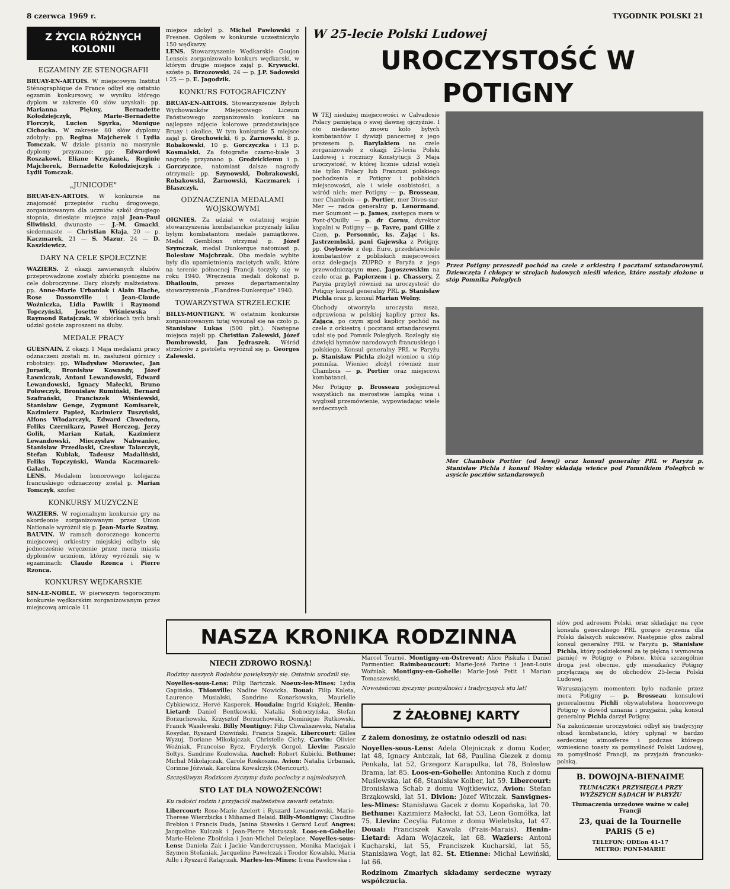8 czerwca 1969 r. TYGODNIK POLSKI 21
Z ŻYCIA RÓŻNYCH KOLONII
EGZAMINY ZE STENOGRAFII
BRUAY-EN-ARTOIS. W miejscowym Institut Sténographique de France odbył się ostatnio egzamin konkursowy, w wyniku którego dyplom w zakresie 60 słów uzyskali: pp. Marianna Piękny, Bernadette Kołodziejczyk, Marie-Bernadette Florczyk, Lucien Spyrka, Monique Cichocka. W zakresie 80 słów dyplomy zdobyły: pp. Regina Majcherek i Lydia Tomczak. W dziale pisania na maszynie dyplomy przyznano: pp: Edwardowi Roszakowi, Eliane Krzyżanek, Reginie Majcherek, Bernadette Kołodziejczyk i Lydii Tomczak.
„JUNICODE"
BRUAY-EN-ARTOIS. W konkursie na znajomość przepisów ruchu drogowego, zorganizowanym dla uczniów szkół drugiego stopnia, dziesiąte miejsce zajął Jean-Paul Śliwiński, dwunaste — J.-M. Gmacki, siedemnaste — Christian Kłaja, 20 — p. Kaczmarek, 21 — S. Mazur, 24 — D. Kaszkiewicz.
DARY NA CELE SPOŁECZNE
WAZIERS. Z okazji zawieranych ślubów przeprowadzone zostały zbiórki pieniężne na cele dobroczynne. Dary złożyły małżeństwa: pp. Anne-Marie Urbaniak i Alain Hache, Rose Dassonville i Jean-Claude Woźniczka, Lidia Pawlik i Raymond Topczyński, Josette Wiśniewska i Raymond Ratajczak. W zbiórkach tych brali udział goście zaproszeni na śluby.
MEDALE PRACY
GUESNAIN. Z okazji 1 Maja medalami pracy odznaczeni zostali m. in. zasłużeni górnicy i robotnicy: pp. Władysław Morawiec, Jan Jurasik, Bronisław Kowandy, Józef Ławniczak, Antoni Lewandowski, Edward Lewandowski, Ignacy Małecki, Bruno Połowczyk, Bronisław Rumiński, Bernard Szafrański, Franciszek Wiśniewski, Stanisław Genge, Zygmunt Komisarek, Kazimierz Papież, Kazimierz Tuszyński, Alfons Włodarczyk, Edward Chwedura, Feliks Czernikarz, Paweł Herczeg, Jerzy Golik, Marian Kutak, Kazimierz Lewandowski, Mieczysław Nabwaniec, Stanisław Przedlaski, Czesław Talarczyk, Stefan Kubiak, Tadeusz Madaliński, Feliks Topczyński, Wanda Kaczmarek-Galach.
LENS. Medalem honorowego kolejarza francuskiego odznaczony został p. Marian Tomczyk, szofer.
KONKURSY MUZYCZNE
WAZIERS. W regionalnym konkursie gry na akordeonie zorganizowanym przez Union Nationale wyróżnił się p. Jean-Marie Szatny.
BAUVIN. W ramach dorocznego koncertu miejscowej orkiestry miejskiej odbyło się jednocześnie wręczenie przez mera miasta dyplomów uczniom, którzy wyróżnili się w egzaminach: Claude Rzonca i Pierre Rzonca.
KONKURSY WĘDKARSKIE
SIN-LE-NOBLE. W pierwszym tegorocznym konkursie wędkarskim zorganizowanym przez miejscową amicale 11
miejsce zdobył p. Michel Pawłowski z Fresnes. Ogółem w konkursie uczestniczyło 150 wędkarzy.
LENS. Stowarzyszenie Wędkarskie Goujon Lensois zorganizowało konkurs wędkarski, w którym drugie miejsce zajął p. Krywucki, szóste p. Brzozowski, 24 — p. J.P. Sadowski i 25 — p. E. Jagodzik.
KONKURS FOTOGRAFICZNY
BRUAY-EN-ARTOIS. Stowarzyszenie Byłych Wychowanków Miejscowego Liceum Państwowego zorganizowało konkurs na najlepsze zdjęcie kolorowe przedstawiające Bruay i okolice. W tym konkursie 5 miejsce zajął p. Grochowicki, 6 p. Żarnowski, 8 p. Robakowski, 10 p. Gorczyczka i 13 p. Kosmalski. Za fotografie czarno-białe 3 nagrodę przyznano p. Grodzickiemu i p. Gorczyczce, natomiast dalsze nagrody otrzymali: pp. Szynowski, Dobrakowski, Robakowski, Żarnowski, Kaczmarek i Błaszczyk.
ODZNACZENIA MEDALAMI WOJSKOWYMI
OIGNIES. Za udział w ostatniej wojnie stowarzyszenia kombatanckie przyznały kilku byłym kombatantom medale pamiątkowe. Medal Gembloux otrzymał p. Józef Szymczak, medal Dunkerque natomiast p. Bolesław Majchrzak. Oba medale wybite były dla upamiętnienia zaciętych walk, które na terenie północnej Francji toczyły się w roku 1940. Wręczenia medali dokonał p. Dhailouin, prezes departamentalny stowarzyszenia „Flandres-Dunkerque" 1940.
TOWARZYSTWA STRZELECKIE
BILLY-MONTIGNY. W ostatnim konkursie zorganizowanym tutaj wysunął się na czoło p. Stanisław Lukas (500 pkt.). Następne miejsca zajęli pp. Christian Zalewski, Józef Dombrowski, Jan Jędraszek. Wśród strzelców z pistoletu wyróżnił się p. Georges Zalewski.
W 25-lecie Polski Ludowej
UROCZYSTOŚĆ W POTIGNY
W TEJ niedużej miejscowości w Calvadosie Polacy pamiętają o swej dawnej ojczyźnie. I oto niedawno znowu koło byłych kombatantów I dywizji pancernej z jego prezesem p. Barylakiem na czele zorganizowało z okazji 25-lecia Polski Ludowej i rocznicy Konstytucji 3 Maja uroczystość, w której licznie udział wzięli nie tylko Polacy lub Francuzi polskiego pochodzenia z Potigny i pobliskich miejscowości, ale i wiele osobistości, a wśród nich: mer Potigny — p. Brosseau, mer Chambois — p. Portier, mer Dives-sur-Mer — radca generalny p. Lenormand, mer Soumont — p. James, zastępca mera w Pont-d'Ouilly — p. dr Cornu, dyrektor kopalni w Potigny — p. Favre, pani Gille z Caen, p. Personnic, ks. Zając i ks. Jastrzembski, pani Gajewska z Potigny, pp. Osybowie z dep. Eure, przedstawiciele kombatantów z pobliskich miejscowości oraz delegacja ZUPRO z Paryża z jego przewodniczącym mec. Jagoszewskim na czele oraz p. Papierzem i p. Chassery. Z Paryża przybył również na uroczystość do Potigny konsul generalny PRL p. Stanisław Pichla oraz p. konsul Marian Wolny.
Obchody otworzyła uroczysta msza, odprawiona w polskiej kaplicy przez ks. Zająca, po czym spod kaplicy pochód na czele z orkiestrą i pocztami sztandarowymi udał się pod Pomnik Poległych. Rozległy się dźwięki hymnów narodowych francuskiego i polskiego. Konsul generalny PRL w Paryżu p. Stanisław Pichla złożył wieniec u stóp pomnika. Wieniec złożył również mer Chambois — p. Portier oraz miejscowi kombatanci.
Mer Potigny p. Brosseau podejmował wszystkich na merostwie lampką wina i wygłosił przemówienie, wypowiadając wiele serdecznych
Przez Potigny przeszedł pochód na czele z orkiestrą i pocztami sztandarowymi. Dziewczęta i chłopcy w strojach ludowych nieśli wieńce, które zostały złożone u stóp Pomnika Poległych
Mer Chambois Portier (od lewej) oraz konsul generalny PRL w Paryżu p. Stanisław Pichla i konsul Wolny składają wieńce pod Pomnikiem Poległych w asyście pocztów sztandarowych
NASZA KRONIKA RODZINNA
NIECH ZDROWO ROSNĄ!
Rodziny naszych Rodaków powiększyły się. Ostatnio urodzili się:
Noyelles-sous-Lens: Filip Bartczak. Noeux-les-Mines: Lydia Gapińska. Thionville: Nadine Nowicka. Douai: Filip Kaleta, Laurence Musialski, Sandrine Konarkowska, Maurielle Cybkiewicz, Hervé Kasperek. Houdain: Ingrid Książek. Henin-Lietard: Daniel Bentkowski, Natalia Soboczyńska, Stefan Borzuchowski, Krzysztof Borzuchowski, Dominique Rutkowski, Franck Wasilewski. Billy Montigny: Filip Chwaliszewski, Natalia Kosydar, Ryszard Dziwiński, Francis Szajek. Libercourt: Gilles Wyzuj, Doriane Mikołajczak, Christelle Cichy. Carvin: Olivier Woźniak, Francoise Bycz, Fryderyk Gorgol. Lievin: Pascale Sołtys, Sandrine Kozłowska. Auchel: Robert Kubicki. Bethune: Michał Mikołajczak, Carole Roskoszna. Avion: Natalia Urbaniak, Corinne Jóźwiak, Karolina Kowalczyk (Mericourt).
Szczęśliwym Rodzicom życzymy dużo pociechy z najmłodszych.
STO LAT DLA NOWOŻEŃCÓW!
Ku radości rodzin i przyjaciół małżeństwa zawarli ostatnio:
Libercourt: Rose-Marie Azelert i Ryszard Lewandowski, Marie-Therese Wierzbicka i Mihamed Belaid. Billy-Montigny: Claudine Brebion i Francis Duda, Janina Stawska i Gerard Louf. Angres: Jacqueline Kulczak i Jean-Pierre Matuszak. Loos-en-Gohelle: Marie-Helene Zboińska i Jean-Michel Deleplace. Noyelles-sous-Lens: Daniela Zak i Jackie Vandercruyssen, Monika Maciejak i Szymon Stefaniak, Jacqueline Pawełczak i Teodor Kowalski, Maria Aillo i Ryszard Ratajczak. Marles-les-Mines: Irena Pawłowska i
Marcel Tourné. Montigny-en-Ostrevent: Alice Piskuła i Daniel Parmentier. Raimbeaucourt: Marie-José Farine i Jean-Louis Woźniak. Montigny-en-Gohelle: Marie-José Petit i Marian Tomaszewski.
Nowożeńcom życzymy pomyślności i tradycyjnych stu lat!
Z ŻAŁOBNEJ KARTY
Z żalem donosimy, że ostatnio odeszli od nas:
Noyelles-sous-Lens: Adela Olejniczak z domu Koder, lat 48, Ignacy Antczak, lat 68, Paulina Giezek z domu Penkała, lat 52, Grzegorz Karapulka, lat 78, Bolesław Brama, lat 85. Loos-en-Gohelle: Antonina Kuch z domu Muślewska, lat 68, Stanisław Kolber, lat 59. Libercourt: Bronisława Schab z domu Wojtkiewicz, Avion: Stefan Brząkowski, lat 51. Divion: Józef Witczak. Sanvignes-les-Mines: Stanisława Gacek z domu Kopańska, lat 70. Bethune: Kazimierz Małecki, lat 53, Leon Gomółka, lat 75. Lievin: Cecylia Fatome z domu Wielebska, lat 47. Douai: Franciszek Kawala (Frais-Marais). Henin-Lietard: Adam Wojaczek, lat 68. Waziers: Antoni Kucharski, lat 55, Franciszek Kucharski, lat 55, Stanisława Vogt, lat 82. St. Etienne: Michał Lewiński, lat 66.
Rodzinom Zmarłych składamy serdeczne wyrazy współczucia.
słów pod adresem Polski, oraz składając na ręce konsula generalnego PRL gorące życzenia dla Polski dalszych sukcesów. Następnie głos zabrał konsul generalny PRL w Paryżu p. Stanisław Pichla, który podziękował za tę piękną i wymowną pamięć w Potigny o Polsce, która szczególnie droga jest obecnie, gdy mieszkańcy Potigny przyłączają się do obchodów 25-lecia Polski Ludowej.
Wzruszającym momentem było nadanie przez mera Potigny — p. Brosseau konsulowi generalnemu Pichli obywatelstwa honorowego Potigny w dowód uznania i przyjaźni, jaką konsul generalny Pichla darzył Potigny.
Na zakończenie uroczystości odbył się tradycyjny obiad kombatancki, który upłynął w bardzo serdecznej atmosferze i podczas którego wzniesiono toasty za pomyślność Polski Ludowej, za pomyślność Francji, za przyjaźń francusko-polską.
B. DOWOJNA-BIENAIME
TŁUMACZKA PRZYSIĘGŁA PRZY WYŻSZYCH SĄDACH W PARYŻU
Tłumaczenia urzędowe ważne w całej Francji
23, quai de la Tournelle
PARIS (5 e)
TELEFON: ODEon 41-17
METRO: PONT-MARIE